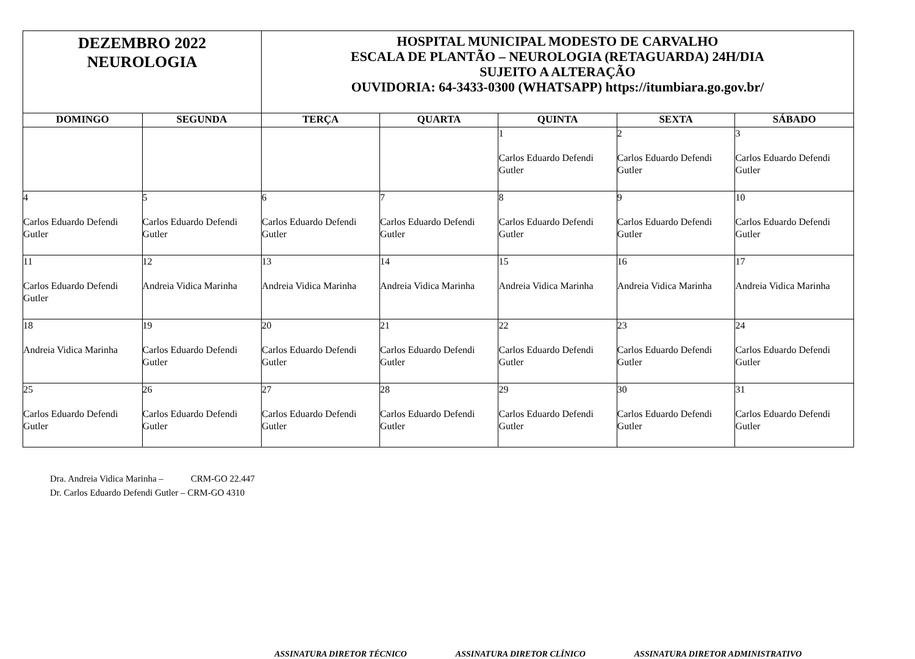| DEZEMBRO 2022 NEUROLOGIA | | HOSPITAL MUNICIPAL MODESTO DE CARVALHO ESCALA DE PLANTÃO – NEUROLOGIA (RETAGUARDA) 24H/DIA SUJEITO A ALTERAÇÃO OUVIDORIA: 64-3433-0300 (WHATSAPP) https://itumbiara.go.gov.br/ | | | | |
| DOMINGO | SEGUNDA | TERÇA | QUARTA | QUINTA | SEXTA | SÁBADO |
| | | | | 1 Carlos Eduardo Defendi Gutler | 2 Carlos Eduardo Defendi Gutler | 3 Carlos Eduardo Defendi Gutler |
| 4 Carlos Eduardo Defendi Gutler | 5 Carlos Eduardo Defendi Gutler | 6 Carlos Eduardo Defendi Gutler | 7 Carlos Eduardo Defendi Gutler | 8 Carlos Eduardo Defendi Gutler | 9 Carlos Eduardo Defendi Gutler | 10 Carlos Eduardo Defendi Gutler |
| 11 Carlos Eduardo Defendi Gutler | 12 Andreia Vidica Marinha | 13 Andreia Vidica Marinha | 14 Andreia Vidica Marinha | 15 Andreia Vidica Marinha | 16 Andreia Vidica Marinha | 17 Andreia Vidica Marinha |
| 18 Andreia Vidica Marinha | 19 Carlos Eduardo Defendi Gutler | 20 Carlos Eduardo Defendi Gutler | 21 Carlos Eduardo Defendi Gutler | 22 Carlos Eduardo Defendi Gutler | 23 Carlos Eduardo Defendi Gutler | 24 Carlos Eduardo Defendi Gutler |
| 25 Carlos Eduardo Defendi Gutler | 26 Carlos Eduardo Defendi Gutler | 27 Carlos Eduardo Defendi Gutler | 28 Carlos Eduardo Defendi Gutler | 29 Carlos Eduardo Defendi Gutler | 30 Carlos Eduardo Defendi Gutler | 31 Carlos Eduardo Defendi Gutler |
Dra. Andreia Vidica Marinha – CRM-GO 22.447
Dr. Carlos Eduardo Defendi Gutler – CRM-GO 4310
ASSINATURA DIRETOR TÉCNICO ASSINATURA DIRETOR CLÍNICO ASSINATURA DIRETOR ADMINISTRATIVO